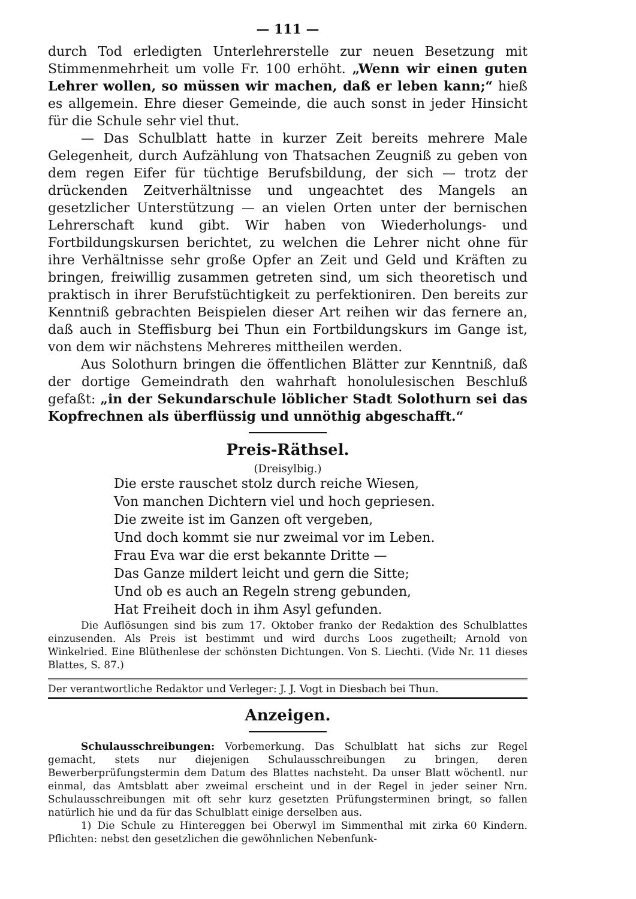— 111 —
durch Tod erledigten Unterlehrerstelle zur neuen Besetzung mit Stimmenmehrheit um volle Fr. 100 erhöht. „Wenn wir einen guten Lehrer wollen, so müssen wir machen, daß er leben kann;“ hieß es allgemein. Ehre dieser Gemeinde, die auch sonst in jeder Hinsicht für die Schule sehr viel thut.
— Das Schulblatt hatte in kurzer Zeit bereits mehrere Male Gelegenheit, durch Aufzählung von Thatsachen Zeugniß zu geben von dem regen Eifer für tüchtige Berufsbildung, der sich — trotz der drückenden Zeitverhältnisse und ungeachtet des Mangels an gesetzlicher Unterstützung — an vielen Orten unter der bernischen Lehrerschaft kund gibt. Wir haben von Wiederholungs- und Fortbildungskursen berichtet, zu welchen die Lehrer nicht ohne für ihre Verhältnisse sehr große Opfer an Zeit und Geld und Kräften zu bringen, freiwillig zusammen getreten sind, um sich theoretisch und praktisch in ihrer Berufstüchtigkeit zu perfektioniren. Den bereits zur Kenntniß gebrachten Beispielen dieser Art reihen wir das fernere an, daß auch in Steffisburg bei Thun ein Fortbildungskurs im Gange ist, von dem wir nächstens Mehreres mittheilen werden.
Aus Solothurn bringen die öffentlichen Blätter zur Kenntniß, daß der dortige Gemeindrath den wahrhaft honolulesischen Beschluß gefaßt: „in der Sekundarschule löblicher Stadt Solothurn sei das Kopfrechnen als überflüssig und unnöthig abgeschafft.“
Preis-Räthsel.
(Dreisylbig.)
Die erste rauschet stolz durch reiche Wiesen,
Von manchen Dichtern viel und hoch gepriesen.
Die zweite ist im Ganzen oft vergeben,
Und doch kommt sie nur zweimal vor im Leben.
Frau Eva war die erst bekannte Dritte —
Das Ganze mildert leicht und gern die Sitte;
Und ob es auch an Regeln streng gebunden,
Hat Freiheit doch in ihm Asyl gefunden.
Die Auflösungen sind bis zum 17. Oktober franko der Redaktion des Schulblattes einzusenden. Als Preis ist bestimmt und wird durchs Loos zugetheilt; Arnold von Winkelried. Eine Blüthenlese der schönsten Dichtungen. Von S. Liechti. (Vide Nr. 11 dieses Blattes, S. 87.)
Der verantwortliche Redaktor und Verleger: J. J. Vogt in Diesbach bei Thun.
Anzeigen.
Schulausschreibungen: Vorbemerkung. Das Schulblatt hat sichs zur Regel gemacht, stets nur diejenigen Schulausschreibungen zu bringen, deren Bewerberprüfungstermin dem Datum des Blattes nachsteht. Da unser Blatt wöchentl. nur einmal, das Amtsblatt aber zweimal erscheint und in der Regel in jeder seiner Nrn. Schulausschreibungen mit oft sehr kurz gesetzten Prüfungsterminen bringt, so fallen natürlich hie und da für das Schulblatt einige derselben aus.
1) Die Schule zu Hintereggen bei Oberwyl im Simmenthal mit zirka 60 Kindern. Pflichten: nebst den gesetzlichen die gewöhnlichen Nebenfunk-